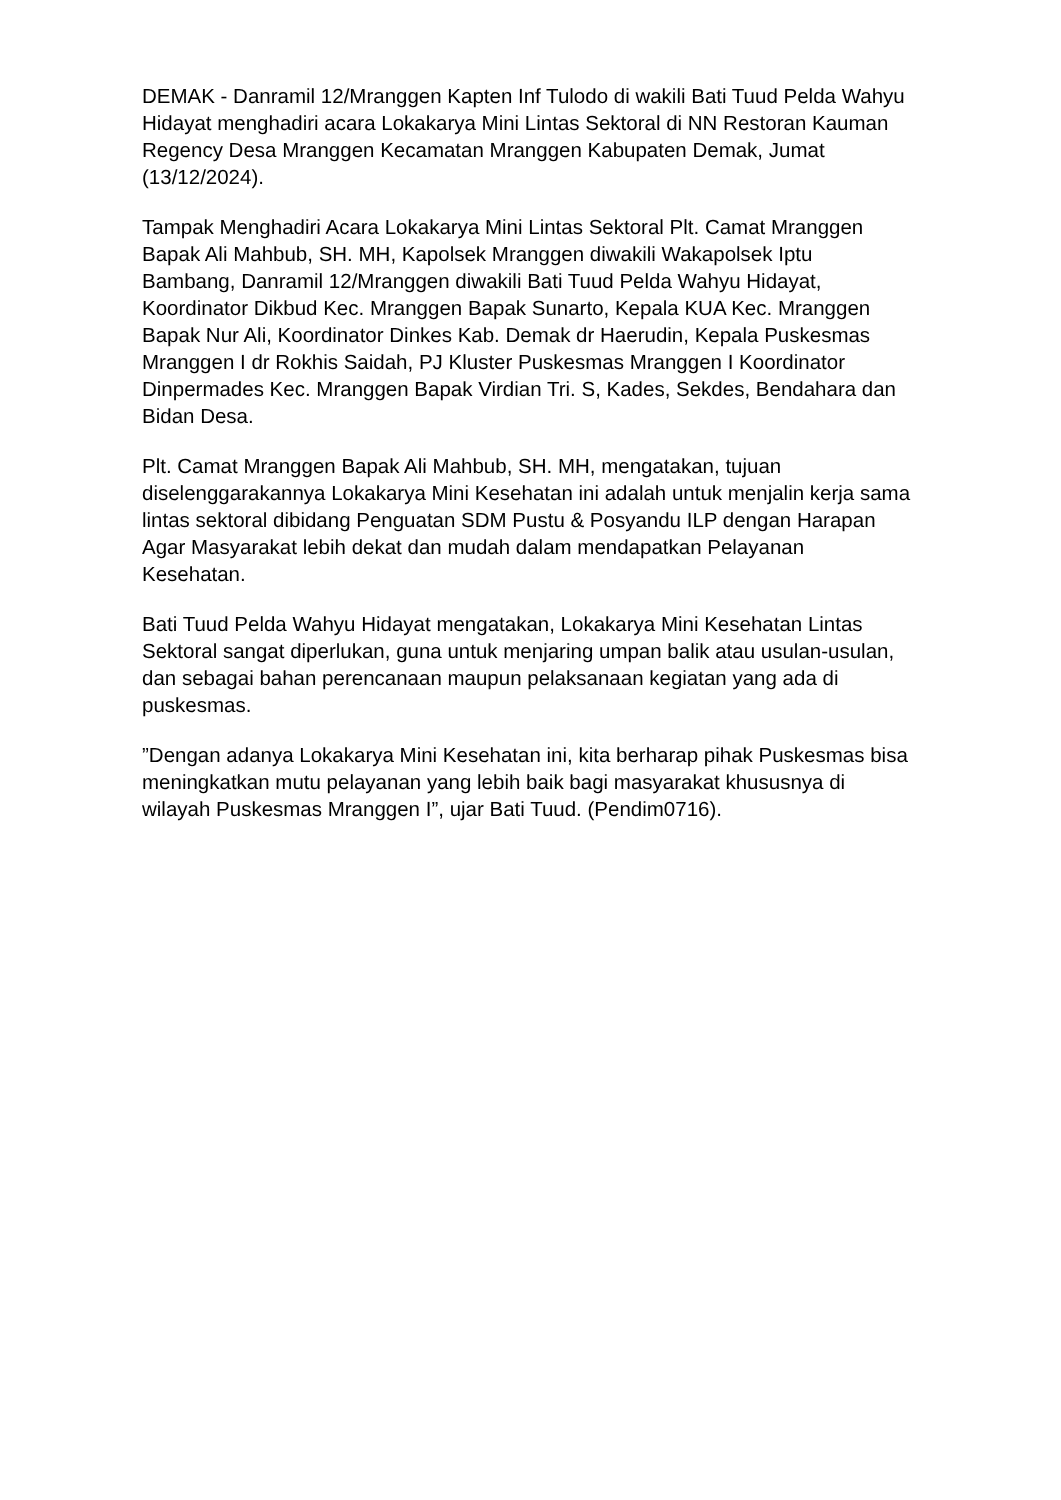DEMAK - Danramil 12/Mranggen Kapten Inf Tulodo di wakili Bati Tuud Pelda Wahyu Hidayat menghadiri acara Lokakarya Mini Lintas Sektoral di NN Restoran Kauman Regency Desa Mranggen Kecamatan Mranggen Kabupaten Demak, Jumat (13/12/2024).
Tampak Menghadiri Acara Lokakarya Mini Lintas Sektoral Plt. Camat Mranggen Bapak Ali Mahbub, SH. MH, Kapolsek Mranggen diwakili Wakapolsek Iptu Bambang, Danramil 12/Mranggen diwakili Bati Tuud Pelda Wahyu Hidayat, Koordinator Dikbud Kec. Mranggen Bapak Sunarto, Kepala KUA Kec. Mranggen Bapak Nur Ali, Koordinator Dinkes Kab. Demak dr Haerudin, Kepala Puskesmas Mranggen I dr Rokhis Saidah, PJ Kluster Puskesmas Mranggen I Koordinator Dinpermades Kec. Mranggen Bapak Virdian Tri. S, Kades, Sekdes, Bendahara dan Bidan Desa.
Plt. Camat Mranggen Bapak Ali Mahbub, SH. MH, mengatakan, tujuan diselenggarakannya Lokakarya Mini Kesehatan ini adalah untuk menjalin kerja sama lintas sektoral dibidang Penguatan SDM Pustu & Posyandu ILP dengan Harapan Agar Masyarakat lebih dekat dan mudah dalam mendapatkan Pelayanan Kesehatan.
Bati Tuud Pelda Wahyu Hidayat mengatakan, Lokakarya Mini Kesehatan Lintas Sektoral sangat diperlukan, guna untuk menjaring umpan balik atau usulan-usulan, dan sebagai bahan perencanaan maupun pelaksanaan kegiatan yang ada di puskesmas.
”Dengan adanya Lokakarya Mini Kesehatan ini, kita berharap pihak Puskesmas bisa meningkatkan mutu pelayanan yang lebih baik bagi masyarakat khususnya di wilayah Puskesmas Mranggen I”, ujar Bati Tuud. (Pendim0716).